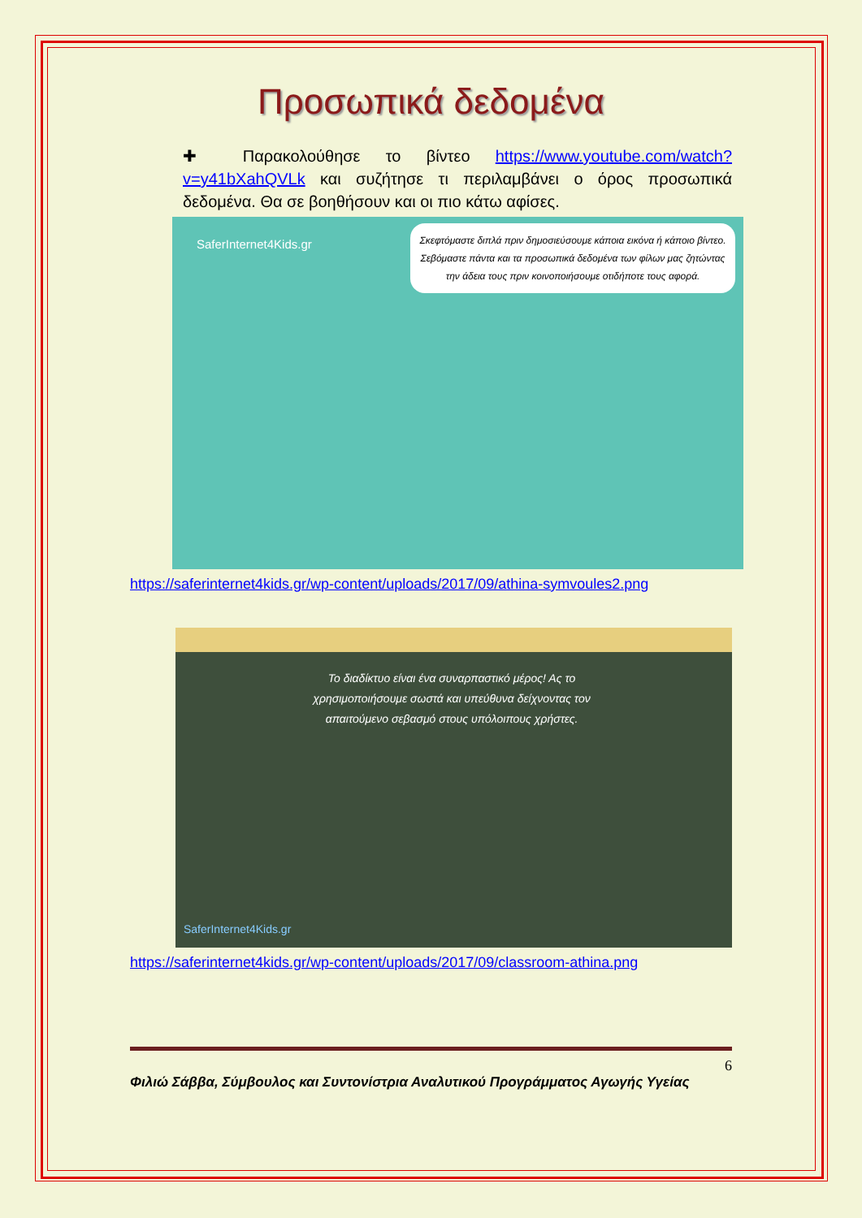Προσωπικά δεδομένα
✚ Παρακολούθησε το βίντεο https://www.youtube.com/watch?v=y41bXahQVLk και συζήτησε τι περιλαμβάνει ο όρος προσωπικά δεδομένα. Θα σε βοηθήσουν και οι πιο κάτω αφίσες.
SaferInternet4Kids.gr
Σκεφτόμαστε διπλά πριν δημοσιεύσουμε κάποια εικόνα ή κάποιο βίντεο. Σεβόμαστε πάντα και τα προσωπικά δεδομένα των φίλων μας ζητώντας την άδεια τους πριν κοινοποιήσουμε οτιδήποτε τους αφορά.
https://saferinternet4kids.gr/wp-content/uploads/2017/09/athina-symvoules2.png
Το διαδίκτυο είναι ένα συναρπαστικό μέρος! Ας το χρησιμοποιήσουμε σωστά και υπεύθυνα δείχνοντας τον απαιτούμενο σεβασμό στους υπόλοιπους χρήστες.
SaferInternet4Kids.gr
https://saferinternet4kids.gr/wp-content/uploads/2017/09/classroom-athina.png
6
Φιλιώ Σάββα, Σύμβουλος και Συντονίστρια Αναλυτικού Προγράμματος Αγωγής Υγείας